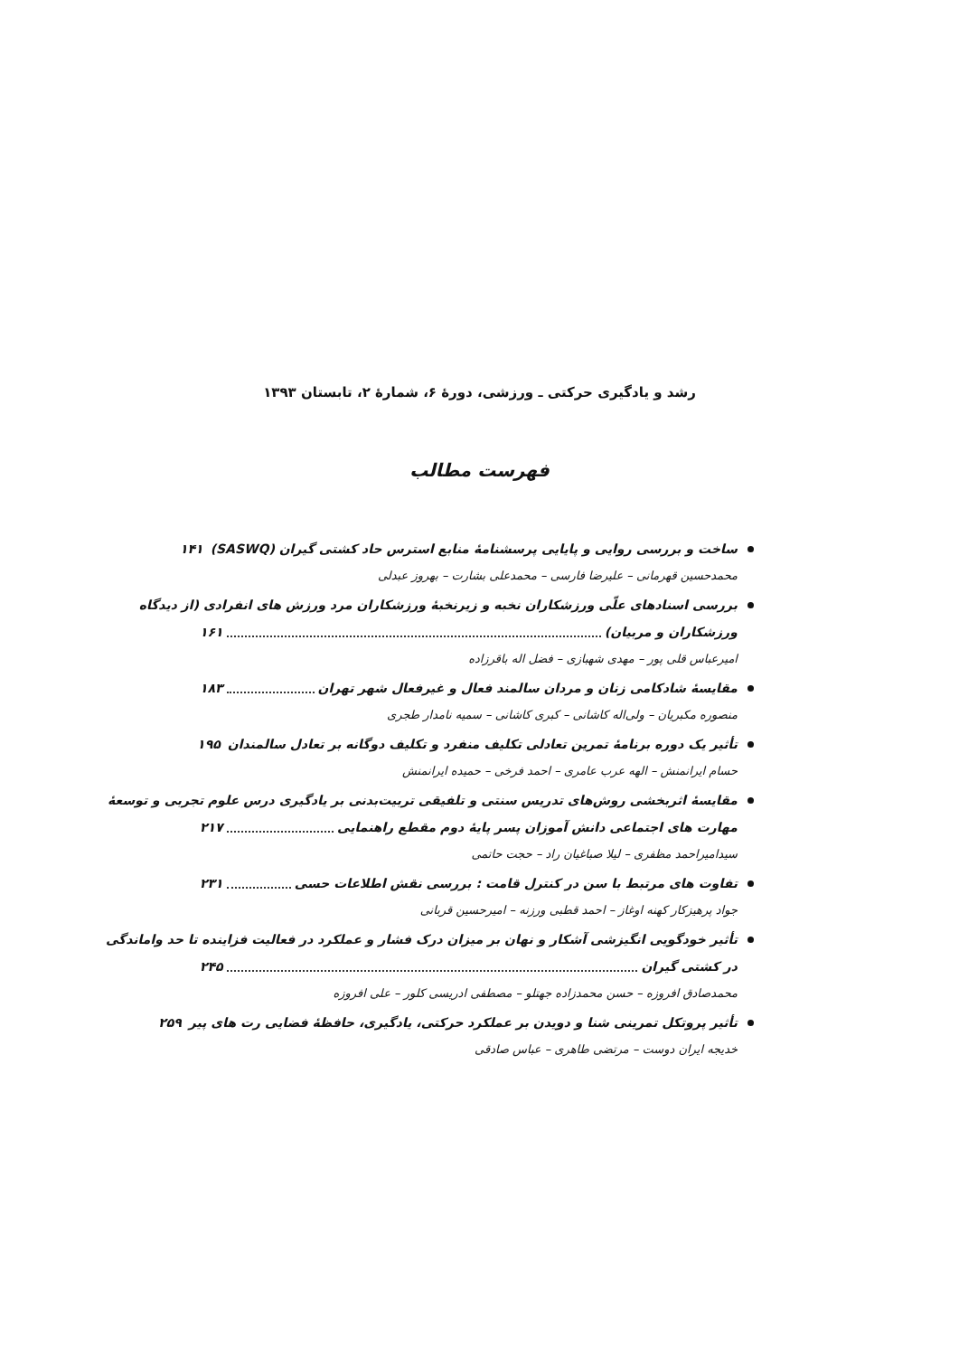رشد و یادگیری حرکتی ـ ورزشی، دورهٔ ۶، شمارهٔ ۲، تابستان ۱۳۹۳
فهرست مطالب
ساخت و بررسی روایی و پایایی پرسشنامهٔ منابع استرس حاد کشتی گیران (SASWQ) ۱۴۱
محمدحسین قهرمانی – علیرضا فارسی – محمدعلی بشارت – بهروز عبدلی
بررسی اسنادهای علّی ورزشکاران نخبه و زیرنخبهٔ ورزشکاران مرد ورزش های انفرادی (از دیدگاه
ورزشکاران و مربیان) ۱۶۱
امیرعباس قلی پور – مهدی شهبازی – فضل اله باقرزاده
مقایسهٔ شادکامی زنان و مردان سالمند فعال و غیرفعال شهر تهران ۱۸۳
منصوره مکبریان – ولی‌اله کاشانی – کبری کاشانی – سمیه نامدار طجری
تأثیر یک دوره برنامهٔ تمرین تعادلی تکلیف منفرد و تکلیف دوگانه بر تعادل سالمندان ۱۹۵
حسام ایرانمنش – الهه عرب عامری – احمد فرخی – حمیده ایرانمنش
مقایسهٔ اثربخشی روش‌های تدریس سنتی و تلفیقی تربیت‌بدنی بر یادگیری درس علوم تجربی و توسعهٔ
مهارت های اجتماعی دانش آموزان پسر پایهٔ دوم مقطع راهنمایی ۲۱۷
سیدامیراحمد مظفری – لیلا صباغیان راد – حجت حاتمی
تفاوت های مرتبط با سن در کنترل قامت : بررسی نقش اطلاعات حسی ۲۳۱
جواد پرهیزکار کهنه اوغاز – احمد قطبی ورزنه – امیرحسین قربانی
تأثیر خودگویی انگیزشی آشکار و نهان بر میزان درک فشار و عملکرد در فعالیت فزاینده تا حد واماندگی
در کشتی گیران ۲۴۵
محمدصادق افروزه – حسن محمدزاده جهتلو – مصطفی ادریسی کلور – علی افروزه
تأثیر پروتکل تمرینی شنا و دویدن بر عملکرد حرکتی، یادگیری، حافظهٔ فضایی رت های پیر ۲۵۹
خدیجه ایران دوست – مرتضی طاهری – عباس صادقی